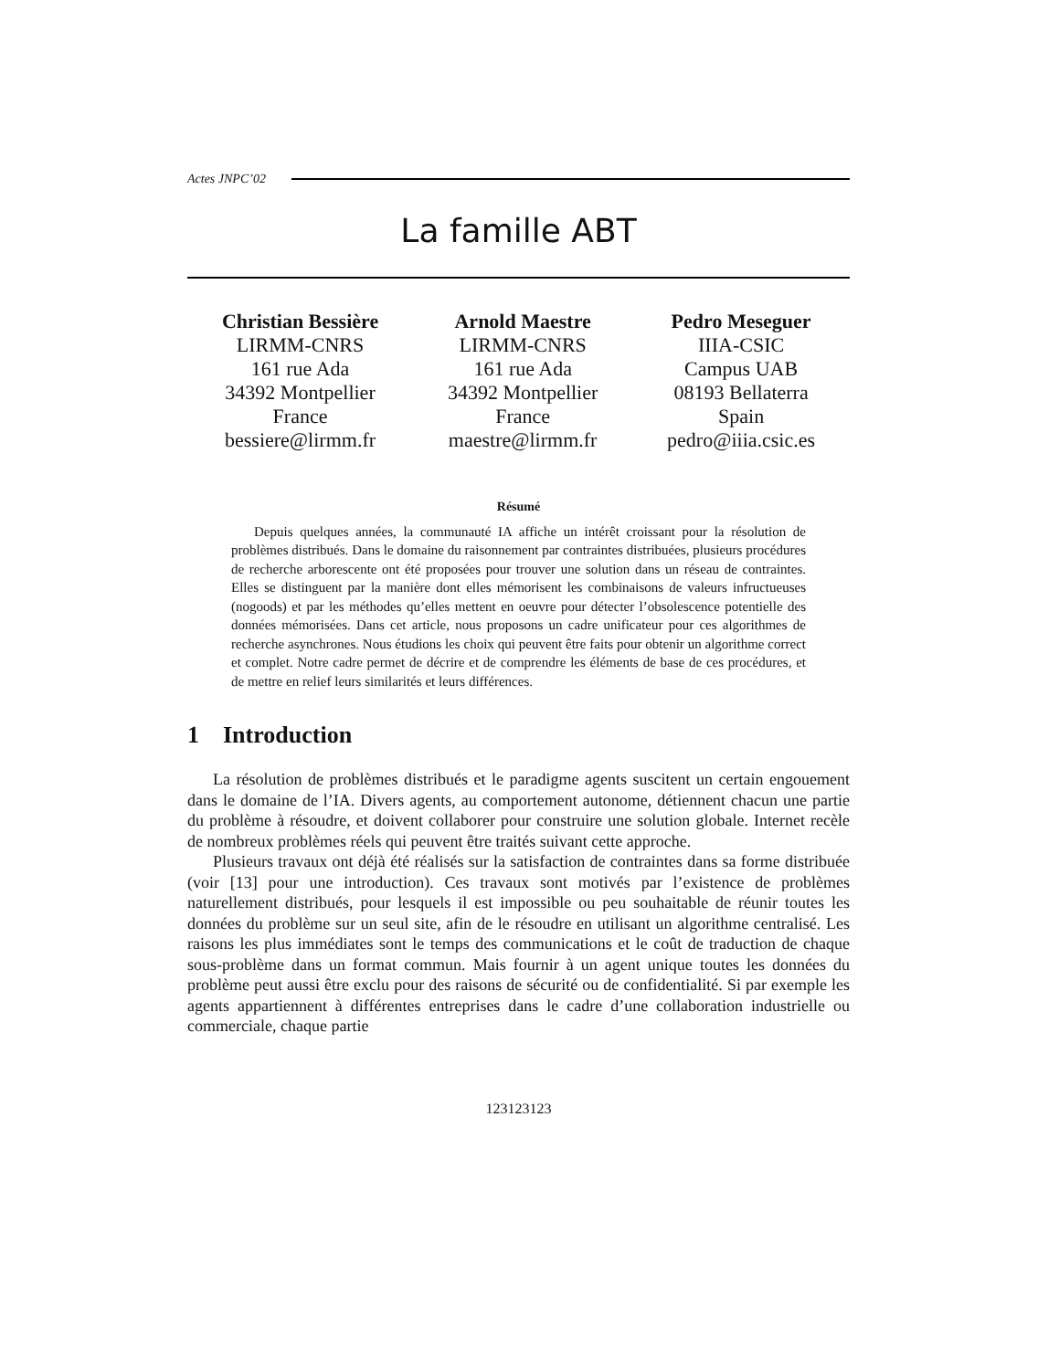Actes JNPC’02
La famille ABT
Christian Bessière
LIRMM-CNRS
161 rue Ada
34392 Montpellier
France
bessiere@lirmm.fr
Arnold Maestre
LIRMM-CNRS
161 rue Ada
34392 Montpellier
France
maestre@lirmm.fr
Pedro Meseguer
IIIA-CSIC
Campus UAB
08193 Bellaterra
Spain
pedro@iiia.csic.es
Résumé
Depuis quelques années, la communauté IA affiche un intérêt croissant pour la résolution de problèmes distribués. Dans le domaine du raisonnement par contraintes distribuées, plusieurs procédures de recherche arborescente ont été proposées pour trouver une solution dans un réseau de contraintes. Elles se distinguent par la manière dont elles mémorisent les combinaisons de valeurs infructueuses (nogoods) et par les méthodes qu’elles mettent en oeuvre pour détecter l’obsolescence potentielle des données mémorisées. Dans cet article, nous proposons un cadre unificateur pour ces algorithmes de recherche asynchrones. Nous étudions les choix qui peuvent être faits pour obtenir un algorithme correct et complet. Notre cadre permet de décrire et de comprendre les éléments de base de ces procédures, et de mettre en relief leurs similarités et leurs différences.
1 Introduction
La résolution de problèmes distribués et le paradigme agents suscitent un certain engouement dans le domaine de l’IA. Divers agents, au comportement autonome, détiennent chacun une partie du problème à résoudre, et doivent collaborer pour construire une solution globale. Internet recèle de nombreux problèmes réels qui peuvent être traités suivant cette approche.
Plusieurs travaux ont déjà été réalisés sur la satisfaction de contraintes dans sa forme distribuée (voir [13] pour une introduction). Ces travaux sont motivés par l’existence de problèmes naturellement distribués, pour lesquels il est impossible ou peu souhaitable de réunir toutes les données du problème sur un seul site, afin de le résoudre en utilisant un algorithme centralisé. Les raisons les plus immédiates sont le temps des communications et le coût de traduction de chaque sous-problème dans un format commun. Mais fournir à un agent unique toutes les données du problème peut aussi être exclu pour des raisons de sécurité ou de confidentialité. Si par exemple les agents appartiennent à différentes entreprises dans le cadre d’une collaboration industrielle ou commerciale, chaque partie
123123123